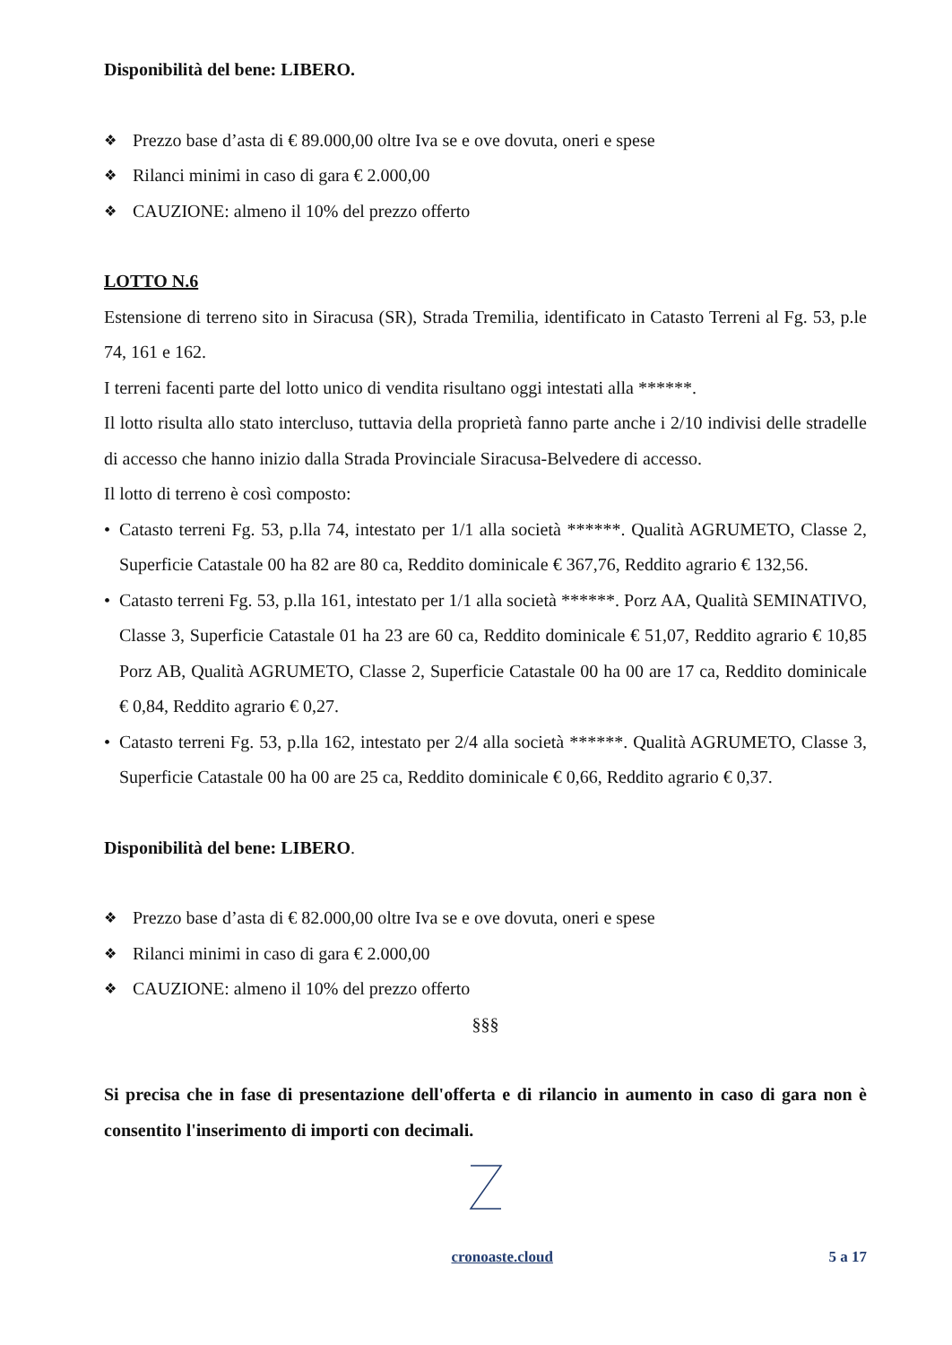Disponibilità del bene: LIBERO.
❖ Prezzo base d’asta di € 89.000,00 oltre Iva se e ove dovuta, oneri e spese
❖ Rilanci minimi in caso di gara € 2.000,00
❖ CAUZIONE: almeno il 10% del prezzo offerto
LOTTO N.6
Estensione di terreno sito in Siracusa (SR), Strada Tremilia, identificato in Catasto Terreni al Fg. 53, p.le 74, 161 e 162.
I terreni facenti parte del lotto unico di vendita risultano oggi intestati alla ******.
Il lotto risulta allo stato intercluso, tuttavia della proprietà fanno parte anche i 2/10 indivisi delle stradelle di accesso che hanno inizio dalla Strada Provinciale Siracusa-Belvedere di accesso.
Il lotto di terreno è così composto:
• Catasto terreni Fg. 53, p.lla 74, intestato per 1/1 alla società ******. Qualità AGRUMETO, Classe 2, Superficie Catastale 00 ha 82 are 80 ca, Reddito dominicale € 367,76, Reddito agrario € 132,56.
• Catasto terreni Fg. 53, p.lla 161, intestato per 1/1 alla società ******. Porz AA, Qualità SEMINATIVO, Classe 3, Superficie Catastale 01 ha 23 are 60 ca, Reddito dominicale € 51,07, Reddito agrario € 10,85 Porz AB, Qualità AGRUMETO, Classe 2, Superficie Catastale 00 ha 00 are 17 ca, Reddito dominicale € 0,84, Reddito agrario € 0,27.
• Catasto terreni Fg. 53, p.lla 162, intestato per 2/4 alla società ******. Qualità AGRUMETO, Classe 3, Superficie Catastale 00 ha 00 are 25 ca, Reddito dominicale € 0,66, Reddito agrario € 0,37.
Disponibilità del bene: LIBERO.
❖ Prezzo base d’asta di € 82.000,00 oltre Iva se e ove dovuta, oneri e spese
❖ Rilanci minimi in caso di gara € 2.000,00
❖ CAUZIONE: almeno il 10% del prezzo offerto
§§§
Si precisa che in fase di presentazione dell'offerta e di rilancio in aumento in caso di gara non è consentito l'inserimento di importi con decimali.
cronoaste.cloud 5 a 17